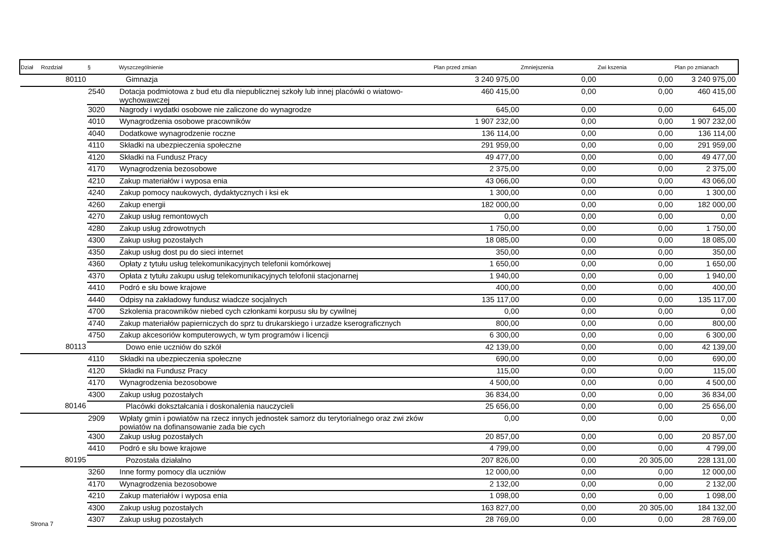| Dział | Rozdział | § | Wyszczególnienie | Plan przed zmian | Zmniejszenia | Zwi kszenia | Plan po zmianach |
| --- | --- | --- | --- | --- | --- | --- | --- |
| | 80110 | | Gimnazja | 3 240 975,00 | 0,00 | 0,00 | 3 240 975,00 |
| | | 2540 | Dotacja podmiotowa z bud etu dla niepublicznej szkoły lub innej placówki o wiatowo-wychowawczej | 460 415,00 | 0,00 | 0,00 | 460 415,00 |
| | | 3020 | Nagrody i wydatki osobowe nie zaliczone do wynagrodze | 645,00 | 0,00 | 0,00 | 645,00 |
| | | 4010 | Wynagrodzenia osobowe pracowników | 1 907 232,00 | 0,00 | 0,00 | 1 907 232,00 |
| | | 4040 | Dodatkowe wynagrodzenie roczne | 136 114,00 | 0,00 | 0,00 | 136 114,00 |
| | | 4110 | Składki na ubezpieczenia społeczne | 291 959,00 | 0,00 | 0,00 | 291 959,00 |
| | | 4120 | Składki na Fundusz Pracy | 49 477,00 | 0,00 | 0,00 | 49 477,00 |
| | | 4170 | Wynagrodzenia bezosobowe | 2 375,00 | 0,00 | 0,00 | 2 375,00 |
| | | 4210 | Zakup materiałów i wyposa enia | 43 066,00 | 0,00 | 0,00 | 43 066,00 |
| | | 4240 | Zakup pomocy naukowych, dydaktycznych i ksi ek | 1 300,00 | 0,00 | 0,00 | 1 300,00 |
| | | 4260 | Zakup energii | 182 000,00 | 0,00 | 0,00 | 182 000,00 |
| | | 4270 | Zakup usług remontowych | 0,00 | 0,00 | 0,00 | 0,00 |
| | | 4280 | Zakup usług zdrowotnych | 1 750,00 | 0,00 | 0,00 | 1 750,00 |
| | | 4300 | Zakup usług pozostałych | 18 085,00 | 0,00 | 0,00 | 18 085,00 |
| | | 4350 | Zakup usług dost pu do sieci internet | 350,00 | 0,00 | 0,00 | 350,00 |
| | | 4360 | Opłaty z tytułu usług telekomunikacyjnych telefonii komórkowej | 1 650,00 | 0,00 | 0,00 | 1 650,00 |
| | | 4370 | Opłata z tytułu zakupu usług telekomunikacyjnych telofonii stacjonarnej | 1 940,00 | 0,00 | 0,00 | 1 940,00 |
| | | 4410 | Podró e słu bowe krajowe | 400,00 | 0,00 | 0,00 | 400,00 |
| | | 4440 | Odpisy na zakładowy fundusz wiadcze socjalnych | 135 117,00 | 0,00 | 0,00 | 135 117,00 |
| | | 4700 | Szkolenia pracowników niebed cych członkami korpusu słu by cywilnej | 0,00 | 0,00 | 0,00 | 0,00 |
| | | 4740 | Zakup materiałów papierniczych do sprz tu drukarskiego i urzadze kserograficznych | 800,00 | 0,00 | 0,00 | 800,00 |
| | | 4750 | Zakup akcesoriów komputerowych, w tym programów i licencji | 6 300,00 | 0,00 | 0,00 | 6 300,00 |
| | 80113 | | Dowo enie uczniów do szkół | 42 139,00 | 0,00 | 0,00 | 42 139,00 |
| | | 4110 | Składki na ubezpieczenia społeczne | 690,00 | 0,00 | 0,00 | 690,00 |
| | | 4120 | Składki na Fundusz Pracy | 115,00 | 0,00 | 0,00 | 115,00 |
| | | 4170 | Wynagrodzenia bezosobowe | 4 500,00 | 0,00 | 0,00 | 4 500,00 |
| | | 4300 | Zakup usług pozostałych | 36 834,00 | 0,00 | 0,00 | 36 834,00 |
| | 80146 | | Placówki dokształcania i doskonalenia nauczycieli | 25 656,00 | 0,00 | 0,00 | 25 656,00 |
| | | 2909 | Wpłaty gmin i powiatów na rzecz innych jednostek samorz du terytorialnego oraz zwi zków powiatów na dofinansowanie zada bie cych | 0,00 | 0,00 | 0,00 | 0,00 |
| | | 4300 | Zakup usług pozostałych | 20 857,00 | 0,00 | 0,00 | 20 857,00 |
| | | 4410 | Podró e słu bowe krajowe | 4 799,00 | 0,00 | 0,00 | 4 799,00 |
| | 80195 | | Pozostała działalno | 207 826,00 | 0,00 | 20 305,00 | 228 131,00 |
| | | 3260 | Inne formy pomocy dla uczniów | 12 000,00 | 0,00 | 0,00 | 12 000,00 |
| | | 4170 | Wynagrodzenia bezosobowe | 2 132,00 | 0,00 | 0,00 | 2 132,00 |
| | | 4210 | Zakup materiałów i wyposa enia | 1 098,00 | 0,00 | 0,00 | 1 098,00 |
| | | 4300 | Zakup usług pozostałych | 163 827,00 | 0,00 | 20 305,00 | 184 132,00 |
| | | 4307 | Zakup usług pozostałych | 28 769,00 | 0,00 | 0,00 | 28 769,00 |
Strona 7